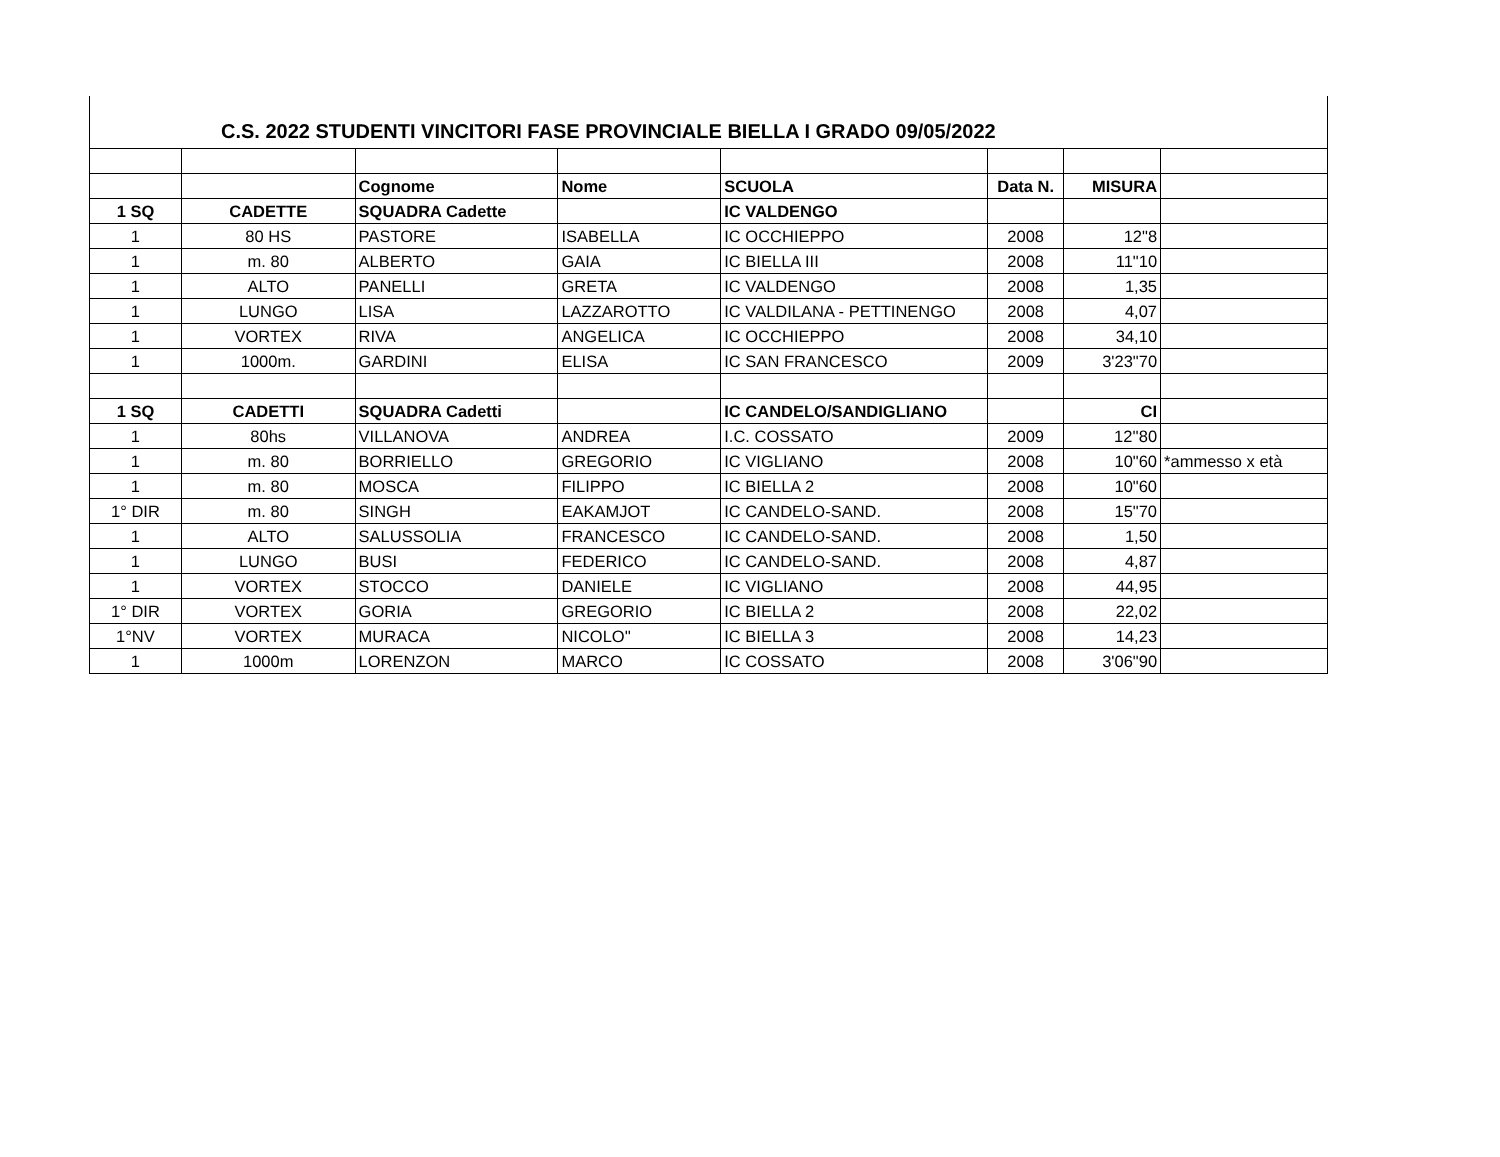C.S. 2022 STUDENTI VINCITORI FASE PROVINCIALE BIELLA I GRADO 09/05/2022
| | | Cognome | Nome | SCUOLA | Data N. | MISURA | |
| 1 SQ | CADETTE | SQUADRA Cadette | | IC VALDENGO | | | |
| 1 | 80 HS | PASTORE | ISABELLA | IC OCCHIEPPO | 2008 | 12"8 | |
| 1 | m. 80 | ALBERTO | GAIA | IC BIELLA III | 2008 | 11"10 | |
| 1 | ALTO | PANELLI | GRETA | IC VALDENGO | 2008 | 1,35 | |
| 1 | LUNGO | LISA | LAZZAROTTO | IC VALDILANA - PETTINENGO | 2008 | 4,07 | |
| 1 | VORTEX | RIVA | ANGELICA | IC OCCHIEPPO | 2008 | 34,10 | |
| 1 | 1000m. | GARDINI | ELISA | IC SAN FRANCESCO | 2009 | 3'23"70 | |
| 1 SQ | CADETTI | SQUADRA Cadetti | | IC CANDELO/SANDIGLIANO | | CI | |
| 1 | 80hs | VILLANOVA | ANDREA | I.C. COSSATO | 2009 | 12''80 | |
| 1 | m. 80 | BORRIELLO | GREGORIO | IC VIGLIANO | 2008 | 10"60 | *ammesso x età |
| 1 | m. 80 | MOSCA | FILIPPO | IC BIELLA 2 | 2008 | 10"60 | |
| 1° DIR | m. 80 | SINGH | EAKAMJOT | IC CANDELO-SAND. | 2008 | 15"70 | |
| 1 | ALTO | SALUSSOLIA | FRANCESCO | IC CANDELO-SAND. | 2008 | 1,50 | |
| 1 | LUNGO | BUSI | FEDERICO | IC CANDELO-SAND. | 2008 | 4,87 | |
| 1 | VORTEX | STOCCO | DANIELE | IC VIGLIANO | 2008 | 44,95 | |
| 1° DIR | VORTEX | GORIA | GREGORIO | IC BIELLA 2 | 2008 | 22,02 | |
| 1°NV | VORTEX | MURACA | NICOLO'' | IC BIELLA 3 | 2008 | 14,23 | |
| 1 | 1000m | LORENZON | MARCO | IC COSSATO | 2008 | 3'06"90 | |